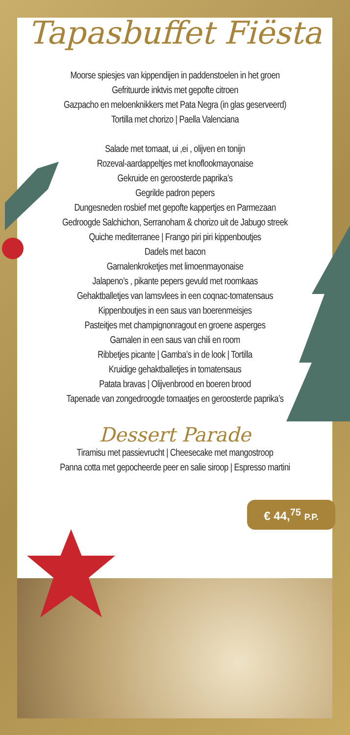Tapasbuffet Fiësta
Moorse spiesjes van kippendijen in paddenstoelen in het groen
Gefrituurde inktvis met gepofte citroen
Gazpacho en meloenknikkers met Pata Negra (in glas geserveerd)
Tortilla met chorizo | Paella Valenciana
Salade met tomaat, ui ,ei , olijven en tonijn
Rozeval-aardappeltjes met knoflookmayonaise
Gekruide en geroosterde paprika’s
Gegrilde padron pepers
Dungesneden rosbief met gepofte kappertjes en Parmezaan
Gedroogde Salchichon, Serranoham & chorizo uit de Jabugo streek
Quiche mediterranee | Frango piri piri kippenboutjes
Dadels met bacon
Garnalenkroketjes met limoenmayonaise
Jalapeno’s , pikante pepers gevuld met roomkaas
Gehaktballetjes van lamsvlees in een coqnac-tomatensaus
Kippenboutjes in een saus van boerenmeisjes
Pasteitjes met champignonragout en groene asperges
Garnalen in een saus van chili en room
Ribbetjes picante | Gamba’s in de look | Tortilla
Kruidige gehaktballetjes in tomatensaus
Patata bravas | Olijvenbrood en boeren brood
Tapenade van zongedroogde tomaatjes en geroosterde paprika’s
Dessert Parade
Tiramisu met passievrucht | Cheesecake met mangostroop
Panna cotta met gepocheerde peer en salie siroop | Espresso martini
€ 44,<sup>75</sup> P.P.